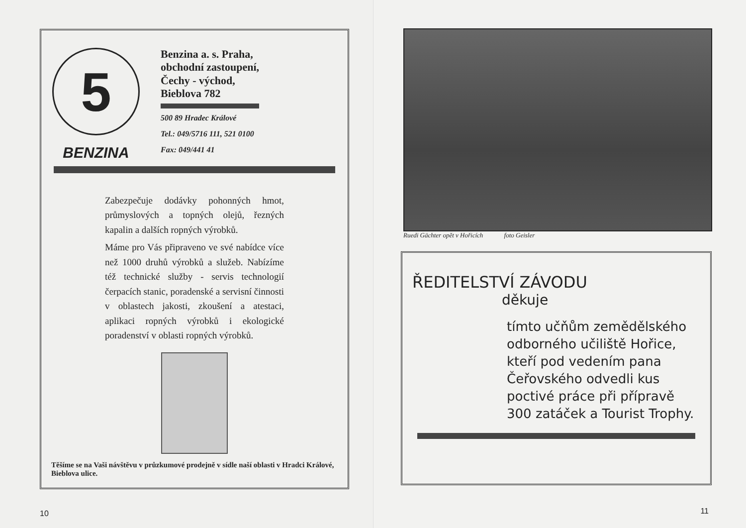5
BENZINA
Benzina a. s. Praha,
obchodní zastoupení,
Čechy - východ,
Bieblova 782
500 89 Hradec Králové
Tel.: 049/5716 111, 521 0100
Fax: 049/441 41
Zabezpečuje dodávky pohonných hmot, průmyslových a topných olejů, řezných kapalin a dalších ropných výrobků.
Máme pro Vás připraveno ve své nabídce více než 1000 druhů výrobků a služeb. Nabízíme též technické služby - servis technologií čerpacích stanic, poradenské a servisní činnosti v oblastech jakosti, zkoušení a atestaci, aplikaci ropných výrobků i ekologické poradenství v oblasti ropných výrobků.
Těšíme se na Vaši návštěvu v průzkumové prodejně v sídle naší oblasti v Hradci Králové, Bieblova ulice.
10
Ruedi Gächter opět v Hořicích foto Geisler
ŘEDITELSTVÍ ZÁVODU
děkuje
tímto učňům zemědělského odborného učiliště Hořice, kteří pod vedením pana Čeřovského odvedli kus poctivé práce při přípravě 300 zatáček a Tourist Trophy.
11